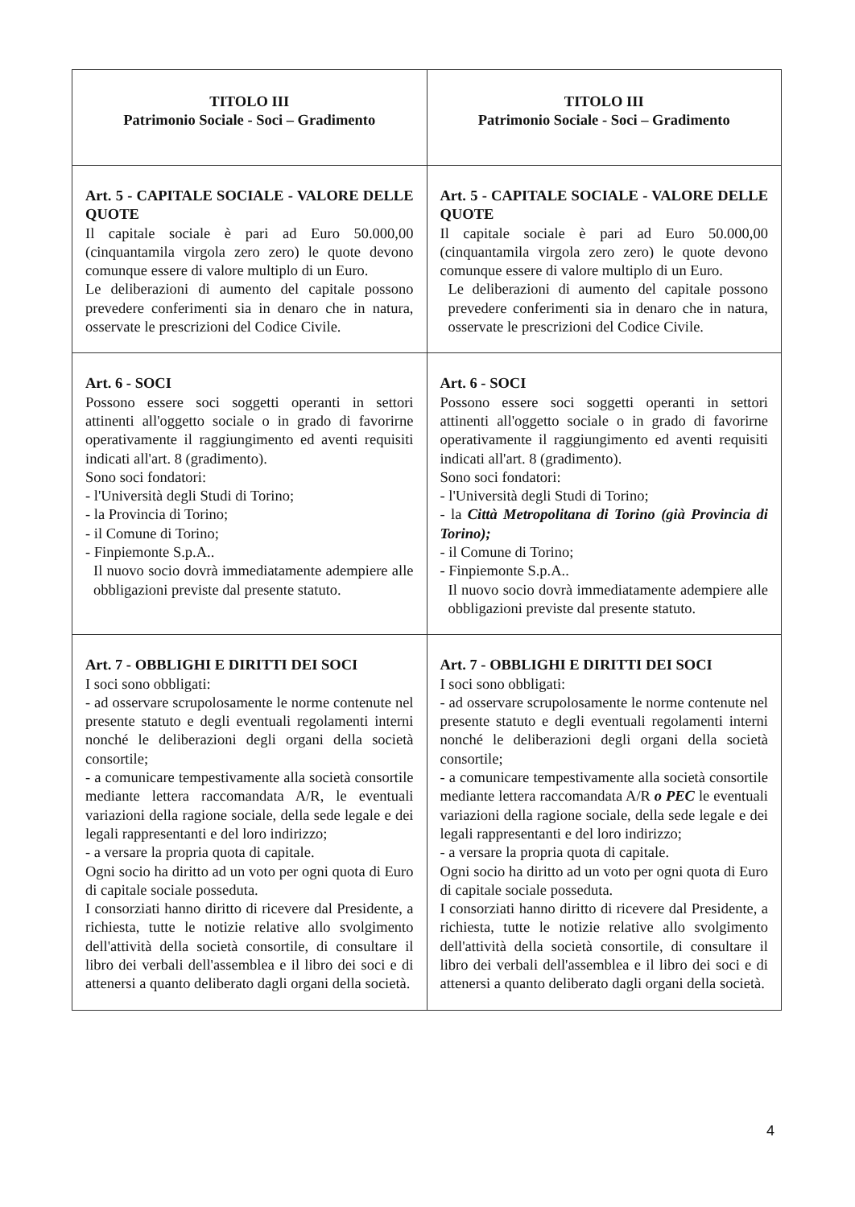| TITOLO III Patrimonio Sociale - Soci – Gradimento | TITOLO III Patrimonio Sociale - Soci – Gradimento |
| Art. 5 - CAPITALE SOCIALE - VALORE DELLE QUOTE Il capitale sociale è pari ad Euro 50.000,00 (cinquantamila virgola zero zero) le quote devono comunque essere di valore multiplo di un Euro. Le deliberazioni di aumento del capitale possono prevedere conferimenti sia in denaro che in natura, osservate le prescrizioni del Codice Civile. | Art. 5 - CAPITALE SOCIALE - VALORE DELLE QUOTE Il capitale sociale è pari ad Euro 50.000,00 (cinquantamila virgola zero zero) le quote devono comunque essere di valore multiplo di un Euro. Le deliberazioni di aumento del capitale possono prevedere conferimenti sia in denaro che in natura, osservate le prescrizioni del Codice Civile. |
| Art. 6 - SOCI Possono essere soci soggetti operanti in settori attinenti all'oggetto sociale o in grado di favorirne operativamente il raggiungimento ed aventi requisiti indicati all'art. 8 (gradimento). Sono soci fondatori: - l'Università degli Studi di Torino; - la Provincia di Torino; - il Comune di Torino; - Finpiemonte S.p.A.. Il nuovo socio dovrà immediatamente adempiere alle obbligazioni previste dal presente statuto. | Art. 6 - SOCI Possono essere soci soggetti operanti in settori attinenti all'oggetto sociale o in grado di favorirne operativamente il raggiungimento ed aventi requisiti indicati all'art. 8 (gradimento). Sono soci fondatori: - l'Università degli Studi di Torino; - la Città Metropolitana di Torino (già Provincia di Torino); - il Comune di Torino; - Finpiemonte S.p.A.. Il nuovo socio dovrà immediatamente adempiere alle obbligazioni previste dal presente statuto. |
| Art. 7 - OBBLIGHI E DIRITTI DEI SOCI I soci sono obbligati: - ad osservare scrupolosamente le norme contenute nel presente statuto e degli eventuali regolamenti interni nonché le deliberazioni degli organi della società consortile; - a comunicare tempestivamente alla società consortile mediante lettera raccomandata A/R, le eventuali variazioni della ragione sociale, della sede legale e dei legali rappresentanti e del loro indirizzo; - a versare la propria quota di capitale. Ogni socio ha diritto ad un voto per ogni quota di Euro di capitale sociale posseduta. I consorziati hanno diritto di ricevere dal Presidente, a richiesta, tutte le notizie relative allo svolgimento dell'attività della società consortile, di consultare il libro dei verbali dell'assemblea e il libro dei soci e di attenersi a quanto deliberato dagli organi della società. | Art. 7 - OBBLIGHI E DIRITTI DEI SOCI I soci sono obbligati: - ad osservare scrupolosamente le norme contenute nel presente statuto e degli eventuali regolamenti interni nonché le deliberazioni degli organi della società consortile; - a comunicare tempestivamente alla società consortile mediante lettera raccomandata A/R o PEC le eventuali variazioni della ragione sociale, della sede legale e dei legali rappresentanti e del loro indirizzo; - a versare la propria quota di capitale. Ogni socio ha diritto ad un voto per ogni quota di Euro di capitale sociale posseduta. I consorziati hanno diritto di ricevere dal Presidente, a richiesta, tutte le notizie relative allo svolgimento dell'attività della società consortile, di consultare il libro dei verbali dell'assemblea e il libro dei soci e di attenersi a quanto deliberato dagli organi della società. |
4